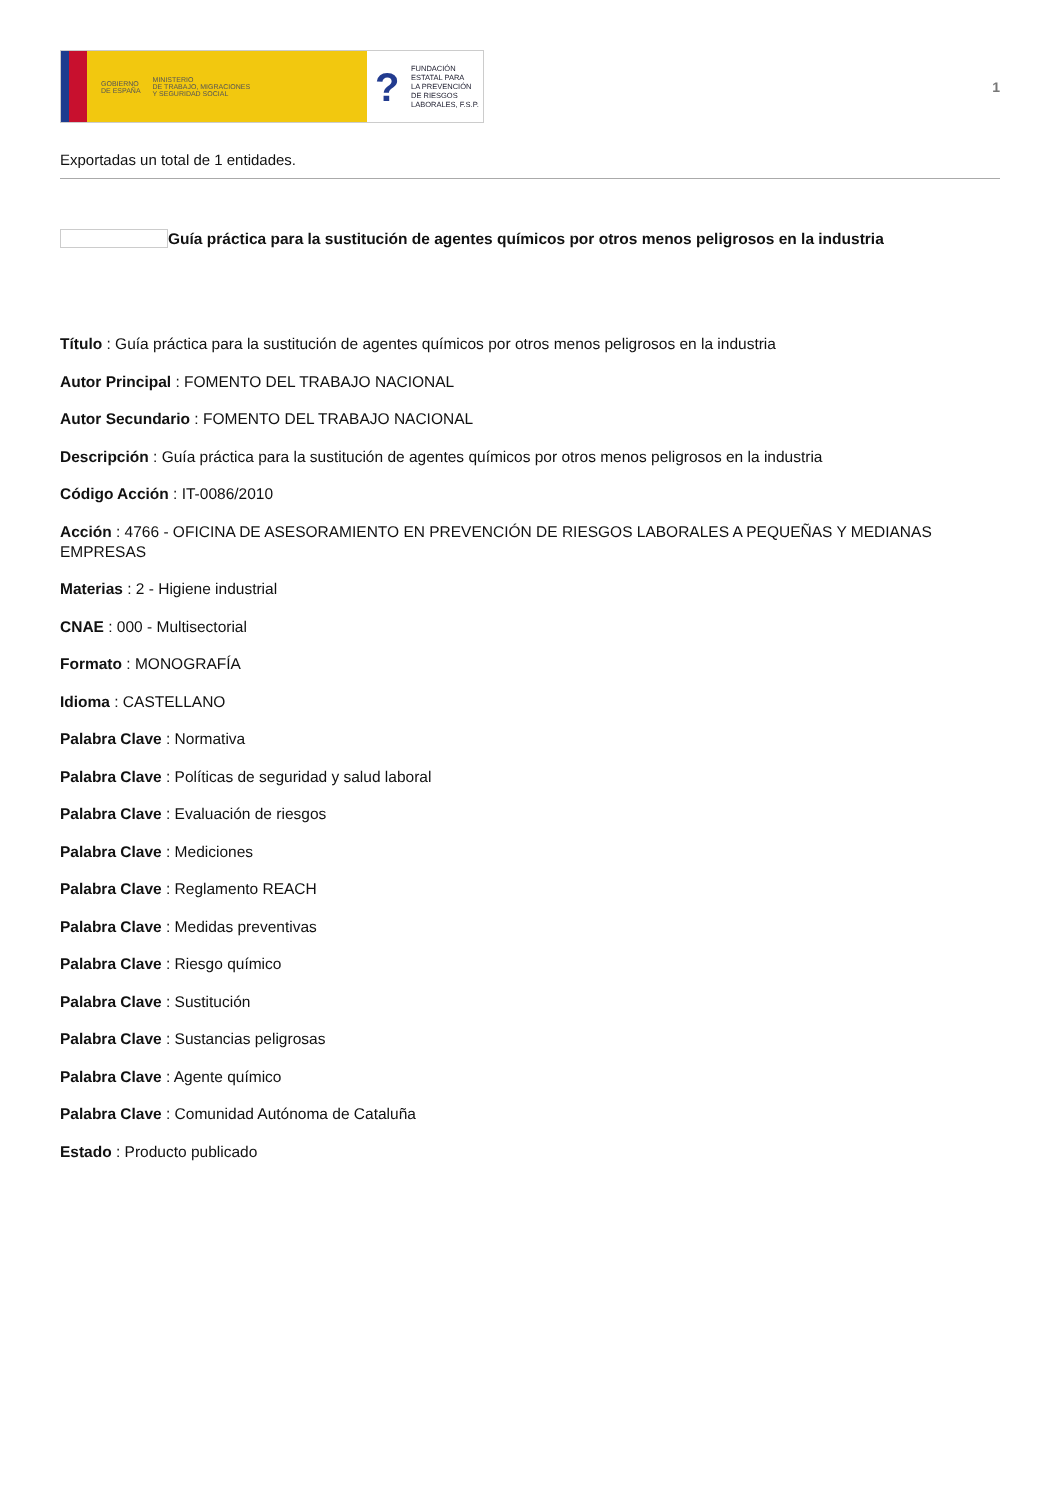GOBIERNO
DE ESPAÑA MINISTERIO
DE TRABAJO, MIGRACIONES
Y SEGURIDAD SOCIAL
?
FUNDACIÓN
ESTATAL PARA
LA PREVENCIÓN
DE RIESGOS
LABORALES, F.S.P.
1
Exportadas un total de 1 entidades.
Guía práctica para la sustitución de agentes químicos por otros menos peligrosos en la industria
Título : Guía práctica para la sustitución de agentes químicos por otros menos peligrosos en la industria
Autor Principal : FOMENTO DEL TRABAJO NACIONAL
Autor Secundario : FOMENTO DEL TRABAJO NACIONAL
Descripción : Guía práctica para la sustitución de agentes químicos por otros menos peligrosos en la industria
Código Acción : IT-0086/2010
Acción : 4766 - OFICINA DE ASESORAMIENTO EN PREVENCIÓN DE RIESGOS LABORALES A PEQUEÑAS Y MEDIANAS EMPRESAS
Materias : 2 - Higiene industrial
CNAE : 000 - Multisectorial
Formato : MONOGRAFÍA
Idioma : CASTELLANO
Palabra Clave : Normativa
Palabra Clave : Políticas de seguridad y salud laboral
Palabra Clave : Evaluación de riesgos
Palabra Clave : Mediciones
Palabra Clave : Reglamento REACH
Palabra Clave : Medidas preventivas
Palabra Clave : Riesgo químico
Palabra Clave : Sustitución
Palabra Clave : Sustancias peligrosas
Palabra Clave : Agente químico
Palabra Clave : Comunidad Autónoma de Cataluña
Estado : Producto publicado